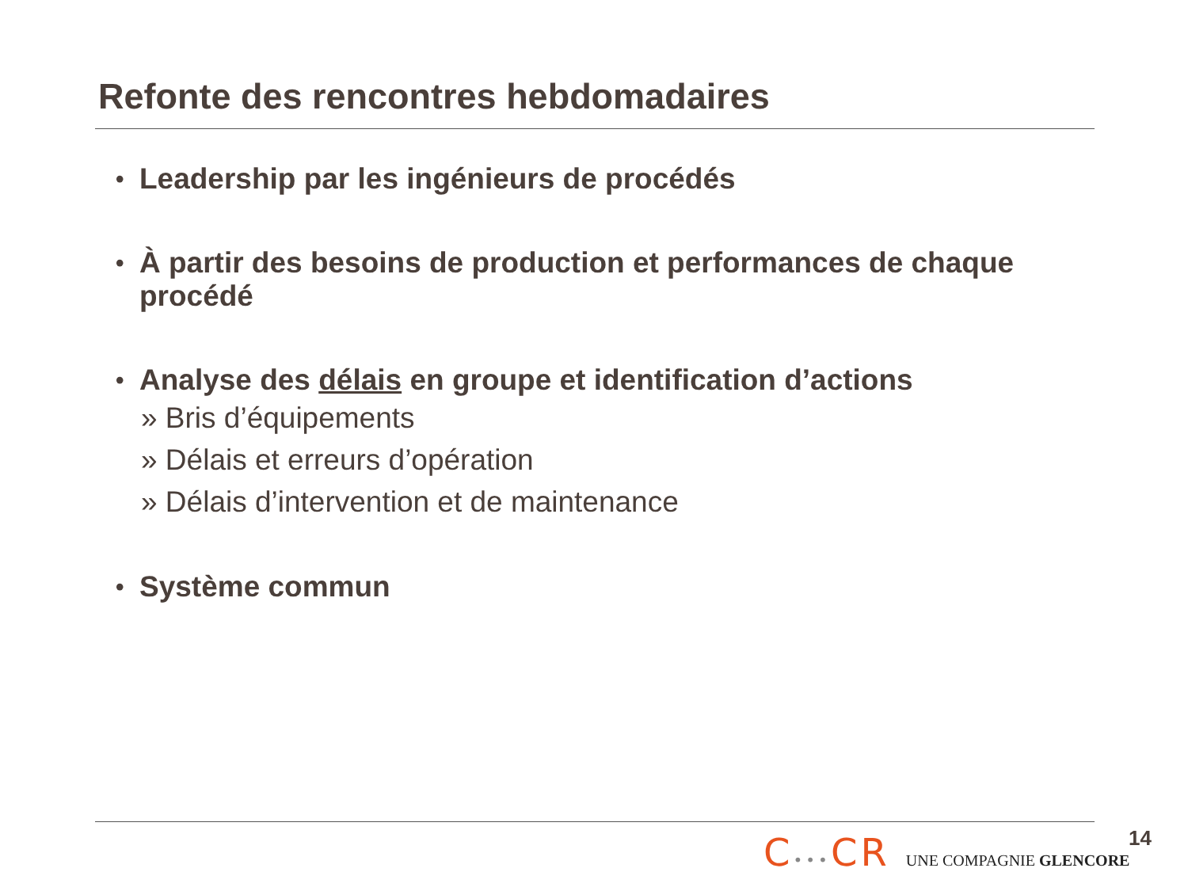Refonte des rencontres hebdomadaires
• Leadership par les ingénieurs de procédés
• À partir des besoins de production et performances de chaque procédé
• Analyse des délais en groupe et identification d’actions
» Bris d’équipements
» Délais et erreurs d’opération
» Délais d’intervention et de maintenance
• Système commun
C•••CR UNE COMPAGNIE GLENCORE 14